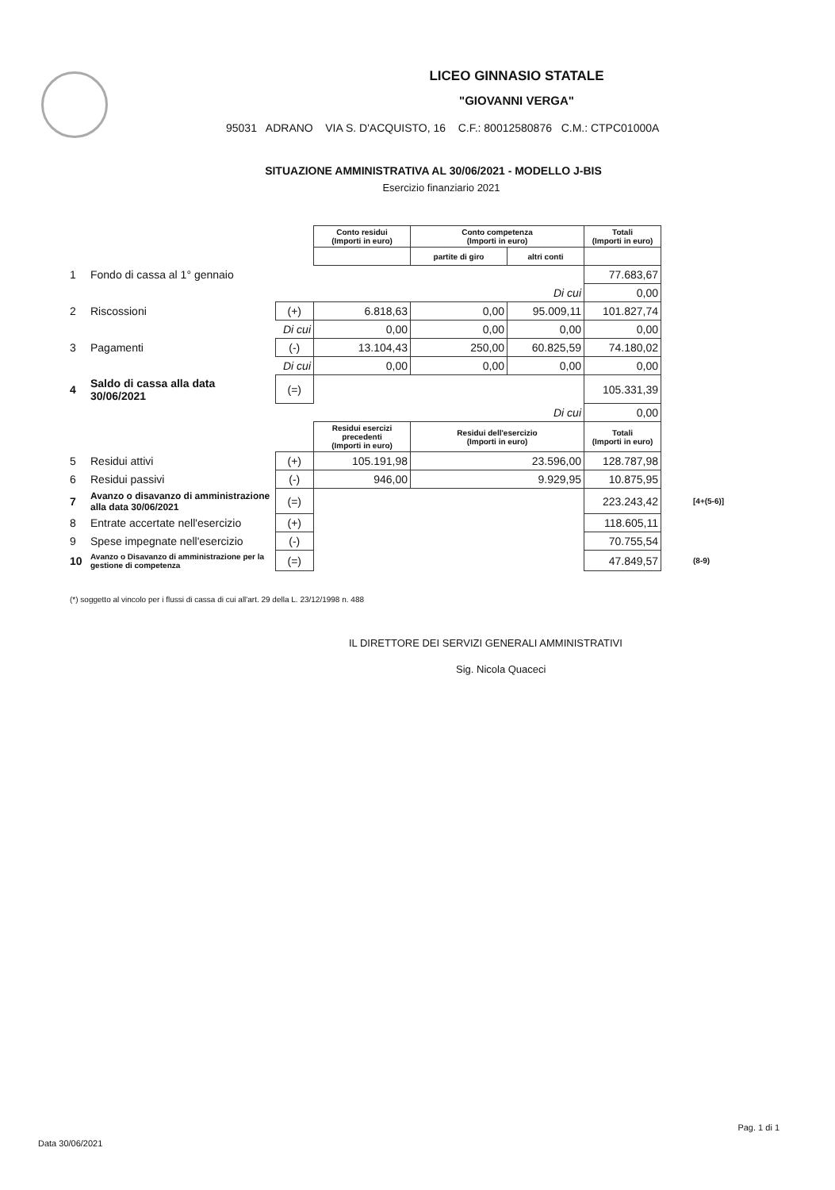LICEO GINNASIO STATALE
"GIOVANNI VERGA"
95031 ADRANO VIA S. D'ACQUISTO, 16 C.F.: 80012580876 C.M.: CTPC01000A
SITUAZIONE AMMINISTRATIVA AL 30/06/2021 - MODELLO J-BIS
Esercizio finanziario 2021
| | | | Conto residui (Importi in euro) | Conto competenza (Importi in euro) | | Totali (Importi in euro) | |
| | | | | partite di giro | altri conti | | |
| 1 | Fondo di cassa al 1° gennaio | | | | | 77.683,67 | |
| | | | | | Di cui | 0,00 | |
| 2 | Riscossioni | (+) | 6.818,63 | 0,00 | 95.009,11 | 101.827,74 | |
| | | Di cui | 0,00 | 0,00 | 0,00 | 0,00 | |
| 3 | Pagamenti | (-) | 13.104,43 | 250,00 | 60.825,59 | 74.180,02 | |
| | | Di cui | 0,00 | 0,00 | 0,00 | 0,00 | |
| 4 | Saldo di cassa alla data 30/06/2021 | (=) | | | | 105.331,39 | |
| | | | | | Di cui | 0,00 | |
| | | | Residui esercizi precedenti (Importi in euro) | Residui dell'esercizio (Importi in euro) | | Totali (Importi in euro) | |
| 5 | Residui attivi | (+) | 105.191,98 | 23.596,00 | | 128.787,98 | |
| 6 | Residui passivi | (-) | 946,00 | 9.929,95 | | 10.875,95 | |
| 7 | Avanzo o disavanzo di amministrazione alla data 30/06/2021 | (=) | | | | 223.243,42 | [4+(5-6)] |
| 8 | Entrate accertate nell'esercizio | (+) | | | | 118.605,11 | |
| 9 | Spese impegnate nell'esercizio | (-) | | | | 70.755,54 | |
| 10 | Avanzo o Disavanzo di amministrazione per la gestione di competenza | (=) | | | | 47.849,57 | (8-9) |
(*) soggetto al vincolo per i flussi di cassa di cui all'art. 29 della L. 23/12/1998 n. 488
IL DIRETTORE DEI SERVIZI GENERALI AMMINISTRATIVI
Sig. Nicola Quaceci
Pag. 1 di 1
Data 30/06/2021